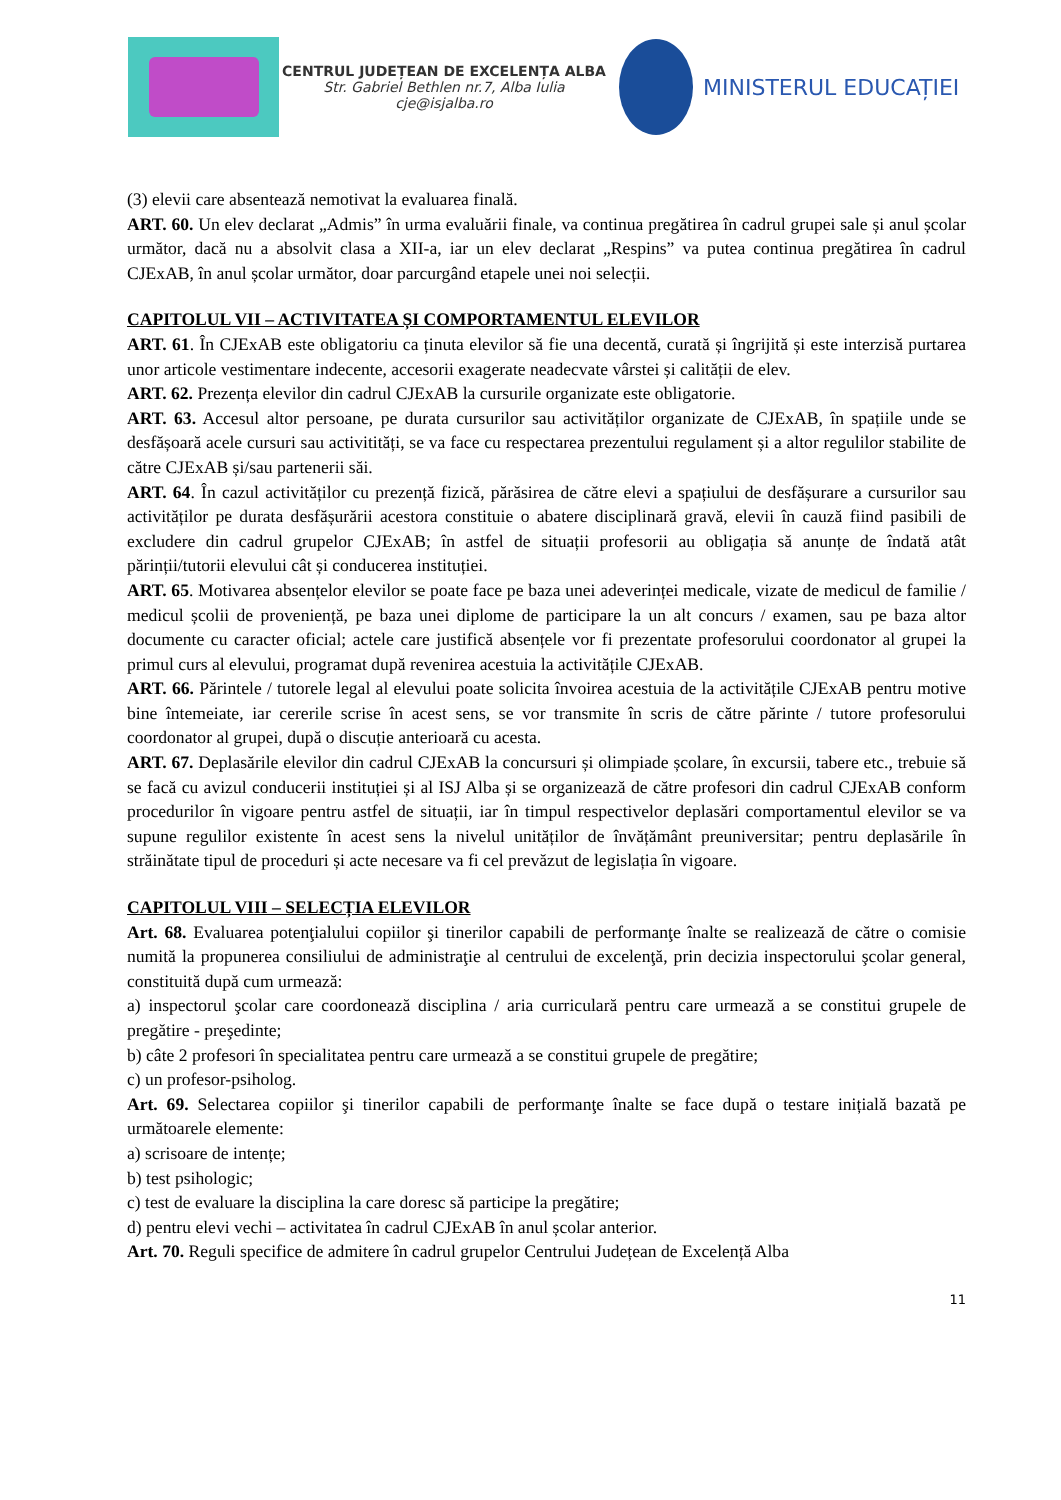CENTRUL JUDEȚEAN DE EXCELENȚA ALBA
Str. Gabriel Bethlen nr.7, Alba Iulia
cje@isjalba.ro
MINISTERUL EDUCAȚIEI
(3) elevii care absentează nemotivat la evaluarea finală.
ART. 60. Un elev declarat „Admis” în urma evaluării finale, va continua pregătirea în cadrul grupei sale și anul școlar următor, dacă nu a absolvit clasa a XII-a, iar un elev declarat „Respins” va putea continua pregătirea în cadrul CJExAB, în anul școlar următor, doar parcurgând etapele unei noi selecții.
CAPITOLUL VII – ACTIVITATEA ȘI COMPORTAMENTUL ELEVILOR
ART. 61. În CJExAB este obligatoriu ca ținuta elevilor să fie una decentă, curată și îngrijită și este interzisă purtarea unor articole vestimentare indecente, accesorii exagerate neadecvate vârstei și calității de elev.
ART. 62. Prezența elevilor din cadrul CJExAB la cursurile organizate este obligatorie.
ART. 63. Accesul altor persoane, pe durata cursurilor sau activităților organizate de CJExAB, în spațiile unde se desfășoară acele cursuri sau activitități, se va face cu respectarea prezentului regulament și a altor regulilor stabilite de către CJExAB și/sau partenerii săi.
ART. 64. În cazul activităților cu prezență fizică, părăsirea de către elevi a spațiului de desfășurare a cursurilor sau activităților pe durata desfășurării acestora constituie o abatere disciplinară gravă, elevii în cauză fiind pasibili de excludere din cadrul grupelor CJExAB; în astfel de situații profesorii au obligația să anunțe de îndată atât părinții/tutorii elevului cât și conducerea instituției.
ART. 65. Motivarea absențelor elevilor se poate face pe baza unei adeverinței medicale, vizate de medicul de familie / medicul școlii de proveniență, pe baza unei diplome de participare la un alt concurs / examen, sau pe baza altor documente cu caracter oficial; actele care justifică absențele vor fi prezentate profesorului coordonator al grupei la primul curs al elevului, programat după revenirea acestuia la activitățile CJExAB.
ART. 66. Părintele / tutorele legal al elevului poate solicita învoirea acestuia de la activitățile CJExAB pentru motive bine întemeiate, iar cererile scrise în acest sens, se vor transmite în scris de către părinte / tutore profesorului coordonator al grupei, după o discuție anterioară cu acesta.
ART. 67. Deplasările elevilor din cadrul CJExAB la concursuri și olimpiade școlare, în excursii, tabere etc., trebuie să se facă cu avizul conducerii instituției și al ISJ Alba și se organizează de către profesori din cadrul CJExAB conform procedurilor în vigoare pentru astfel de situații, iar în timpul respectivelor deplasări comportamentul elevilor se va supune regulilor existente în acest sens la nivelul unităților de învățământ preuniversitar; pentru deplasările în străinătate tipul de proceduri și acte necesare va fi cel prevăzut de legislația în vigoare.
CAPITOLUL VIII – SELECȚIA ELEVILOR
Art. 68. Evaluarea potenţialului copiilor şi tinerilor capabili de performanţe înalte se realizează de către o comisie numită la propunerea consiliului de administraţie al centrului de excelenţă, prin decizia inspectorului şcolar general, constituită după cum urmează:
a) inspectorul şcolar care coordonează disciplina / aria curriculară pentru care urmează a se constitui grupele de pregătire - preşedinte;
b) câte 2 profesori în specialitatea pentru care urmează a se constitui grupele de pregătire;
c) un profesor-psiholog.
Art. 69. Selectarea copiilor şi tinerilor capabili de performanţe înalte se face după o testare inițială bazată pe următoarele elemente:
a) scrisoare de intențe;
b) test psihologic;
c) test de evaluare la disciplina la care doresc să participe la pregătire;
d) pentru elevi vechi – activitatea în cadrul CJExAB în anul școlar anterior.
Art. 70. Reguli specifice de admitere în cadrul grupelor Centrului Județean de Excelență Alba
11